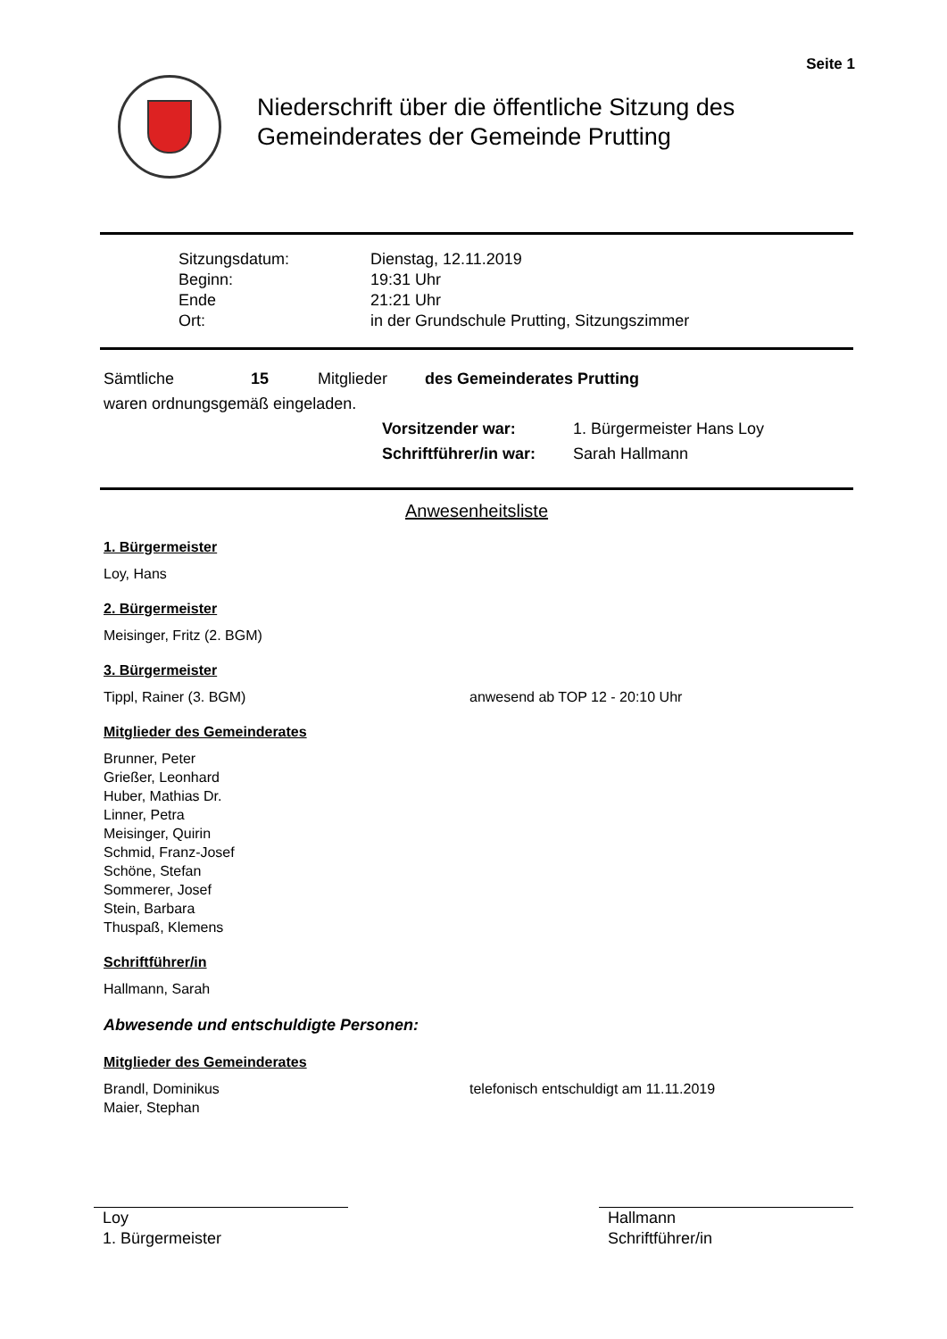Seite 1
Niederschrift über die öffentliche Sitzung des
Gemeinderates der Gemeinde Prutting
Sitzungsdatum: Dienstag, 12.11.2019 Beginn: 19:31 Uhr Ende 21:21 Uhr Ort: in der Grundschule Prutting, Sitzungszimmer
Sämtliche 15 Mitglieder des Gemeinderates Prutting
waren ordnungsgemäß eingeladen.
Vorsitzender war: 1. Bürgermeister Hans Loy Schriftführer/in war: Sarah Hallmann
Anwesenheitsliste
1. Bürgermeister
Loy, Hans
2. Bürgermeister
Meisinger, Fritz (2. BGM)
3. Bürgermeister
Tippl, Rainer (3. BGM) anwesend ab TOP 12 - 20:10 Uhr
Mitglieder des Gemeinderates
Brunner, Peter
Grießer, Leonhard
Huber, Mathias Dr.
Linner, Petra
Meisinger, Quirin
Schmid, Franz-Josef
Schöne, Stefan
Sommerer, Josef
Stein, Barbara
Thuspaß, Klemens
Schriftführer/in
Hallmann, Sarah
Abwesende und entschuldigte Personen:
Mitglieder des Gemeinderates
Brandl, Dominikus
Maier, Stephan telefonisch entschuldigt am 11.11.2019
Loy
1. Bürgermeister
Hallmann
Schriftführer/in